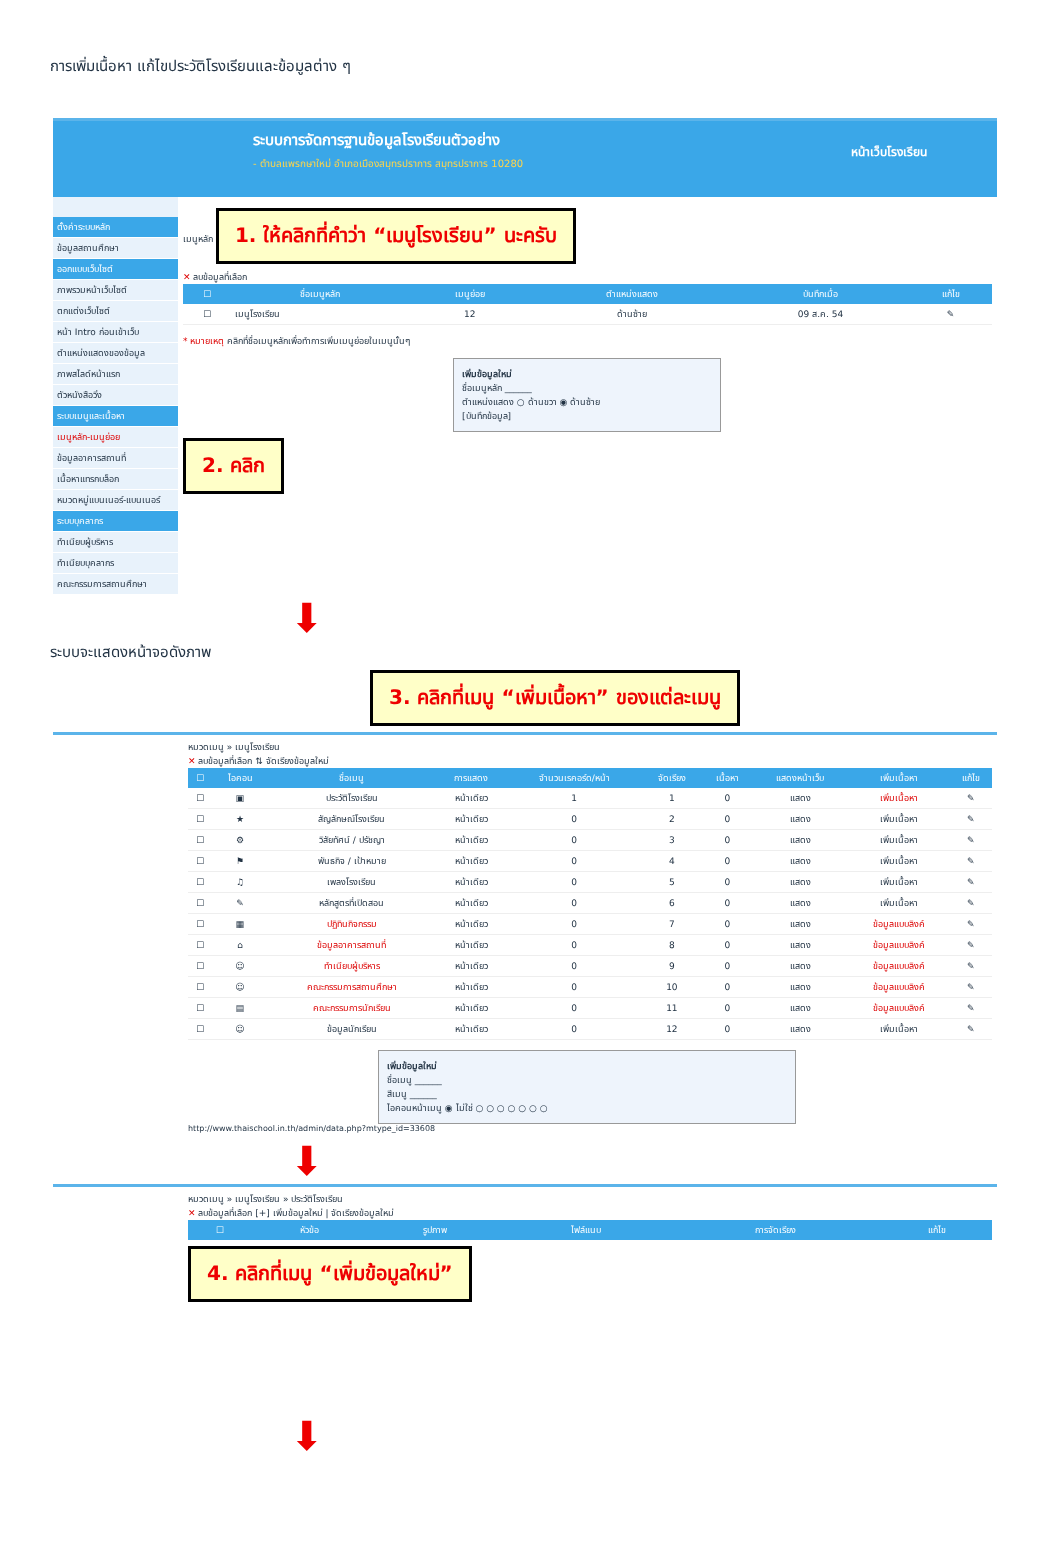การเพิ่มเนื้อหา แก้ไขประวัติโรงเรียนและข้อมูลต่าง ๆ
ระบบการจัดการฐานข้อมูลโรงเรียนตัวอย่าง
- ตำบลแพรกษาใหม่ อำเภอเมืองสมุทรปราการ สมุทรปราการ 10280
หน้าเว็บโรงเรียน
ตั้งค่าระบบหลัก
ข้อมูลสถานศึกษา
ออกแบบเว็บไซต์
ภาพรวมหน้าเว็บไซต์
ตกแต่งเว็บไซต์
หน้า Intro ก่อนเข้าเว็บ
ตำแหน่งแสดงของข้อมูล
ภาพสไลด์หน้าแรก
ตัวหนังสือวิ่ง
ระบบเมนูและเนื้อหา
เมนูหลัก-เมนูย่อย
ข้อมูลอาคารสถานที่
เนื้อหาแทรกบล็อก
หมวดหมู่แบนเนอร์-แบนเนอร์
ระบบบุคลากร
ทำเนียบผู้บริหาร
ทำเนียบบุคลากร
คณะกรรมการสถานศึกษา
เมนูหลัก
1. ให้คลิกที่คำว่า “เมนูโรงเรียน” นะครับ
✕ ลบข้อมูลที่เลือก
| ☐ | ชื่อเมนูหลัก | เมนูย่อย | ตำแหน่งแสดง | บันทึกเมื่อ | แก้ไข |
| --- | --- | --- | --- | --- | --- |
| ☐ | เมนูโรงเรียน | 12 | ด้านซ้าย | 09 ส.ค. 54 | ✎ |
* หมายเหตุ คลิกที่ชื่อเมนูหลักเพื่อทำการเพิ่มเมนูย่อยในเมนูนั้นๆ
เพิ่มข้อมูลใหม่
ชื่อเมนูหลัก ______
ตำแหน่งแสดง ○ ด้านขวา ◉ ด้านซ้าย
[บันทึกข้อมูล]
2. คลิก
⬇
ระบบจะแสดงหน้าจอดังภาพ
3. คลิกที่เมนู “เพิ่มเนื้อหา” ของแต่ละเมนู
หมวดเมนู » เมนูโรงเรียน
✕ ลบข้อมูลที่เลือก ⇅ จัดเรียงข้อมูลใหม่
| ☐ | ไอคอน | ชื่อเมนู | การแสดง | จำนวนเรคอร์ด/หน้า | จัดเรียง | เนื้อหา | แสดงหน้าเว็บ | เพิ่มเนื้อหา | แก้ไข |
| --- | --- | --- | --- | --- | --- | --- | --- | --- | --- |
| ☐ | ▣ | ประวัติโรงเรียน | หน้าเดียว | 1 | 1 | 0 | แสดง | เพิ่มเนื้อหา | ✎ |
| ☐ | ★ | สัญลักษณ์โรงเรียน | หน้าเดียว | 0 | 2 | 0 | แสดง | เพิ่มเนื้อหา | ✎ |
| ☐ | ⚙ | วิสัยทัศน์ / ปรัชญา | หน้าเดียว | 0 | 3 | 0 | แสดง | เพิ่มเนื้อหา | ✎ |
| ☐ | ⚑ | พันธกิจ / เป้าหมาย | หน้าเดียว | 0 | 4 | 0 | แสดง | เพิ่มเนื้อหา | ✎ |
| ☐ | ♫ | เพลงโรงเรียน | หน้าเดียว | 0 | 5 | 0 | แสดง | เพิ่มเนื้อหา | ✎ |
| ☐ | ✎ | หลักสูตรที่เปิดสอน | หน้าเดียว | 0 | 6 | 0 | แสดง | เพิ่มเนื้อหา | ✎ |
| ☐ | ▦ | ปฏิทินกิจกรรม | หน้าเดียว | 0 | 7 | 0 | แสดง | ข้อมูลแบบลิงค์ | ✎ |
| ☐ | ⌂ | ข้อมูลอาคารสถานที่ | หน้าเดียว | 0 | 8 | 0 | แสดง | ข้อมูลแบบลิงค์ | ✎ |
| ☐ | ☺ | ทำเนียบผู้บริหาร | หน้าเดียว | 0 | 9 | 0 | แสดง | ข้อมูลแบบลิงค์ | ✎ |
| ☐ | ☺ | คณะกรรมการสถานศึกษา | หน้าเดียว | 0 | 10 | 0 | แสดง | ข้อมูลแบบลิงค์ | ✎ |
| ☐ | ▤ | คณะกรรมการนักเรียน | หน้าเดียว | 0 | 11 | 0 | แสดง | ข้อมูลแบบลิงค์ | ✎ |
| ☐ | ☺ | ข้อมูลนักเรียน | หน้าเดียว | 0 | 12 | 0 | แสดง | เพิ่มเนื้อหา | ✎ |
เพิ่มข้อมูลใหม่
ชื่อเมนู ______
สีเมนู ______
ไอคอนหน้าเมนู ◉ ไม่ใช่ ○ ○ ○ ○ ○ ○ ○
http://www.thaischool.in.th/admin/data.php?mtype_id=33608
⬇
หมวดเมนู » เมนูโรงเรียน » ประวัติโรงเรียน
✕ ลบข้อมูลที่เลือก [+] เพิ่มข้อมูลใหม่ | จัดเรียงข้อมูลใหม่
| ☐ | หัวข้อ | รูปภาพ | ไฟล์แนบ | การจัดเรียง | แก้ไข |
| --- | --- | --- | --- | --- | --- |
4. คลิกที่เมนู “เพิ่มข้อมูลใหม่”
⬇